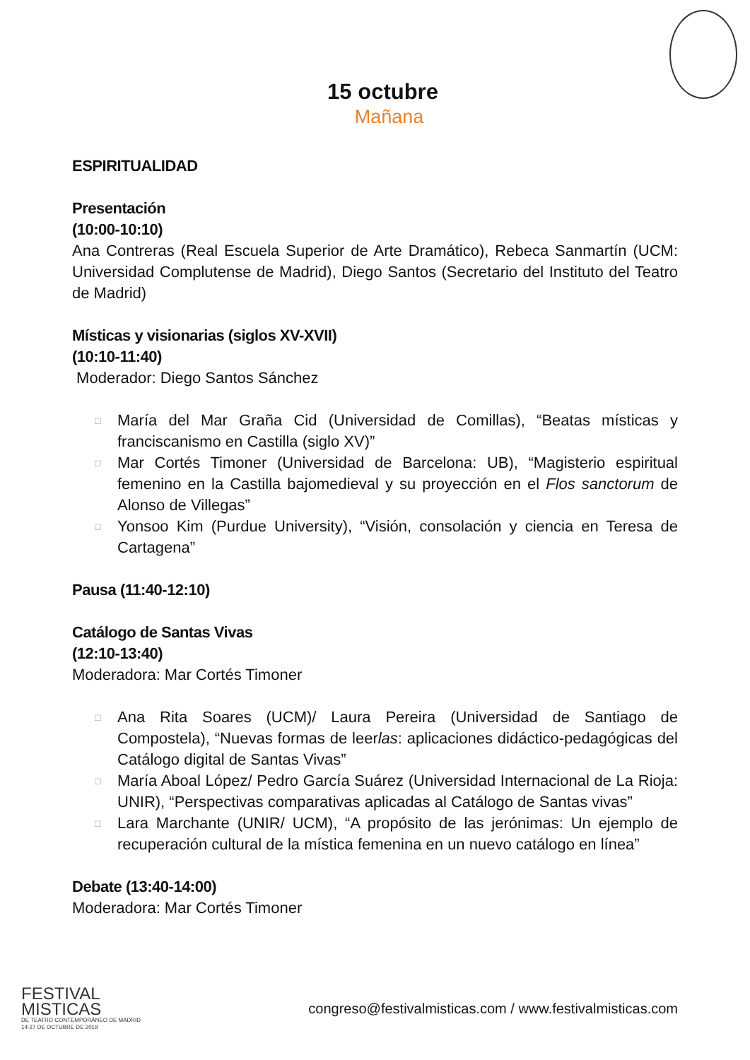15 octubre
Mañana
ESPIRITUALIDAD
Presentación
(10:00-10:10)
Ana Contreras (Real Escuela Superior de Arte Dramático), Rebeca Sanmartín (UCM: Universidad Complutense de Madrid), Diego Santos (Secretario del Instituto del Teatro de Madrid)
Místicas y visionarias (siglos XV-XVII)
(10:10-11:40)
Moderador: Diego Santos Sánchez
□ María del Mar Graña Cid (Universidad de Comillas), “Beatas místicas y franciscanismo en Castilla (siglo XV)”
□ Mar Cortés Timoner (Universidad de Barcelona: UB), “Magisterio espiritual femenino en la Castilla bajomedieval y su proyección en el Flos sanctorum de Alonso de Villegas”
□ Yonsoo Kim (Purdue University), “Visión, consolación y ciencia en Teresa de Cartagena”
Pausa (11:40-12:10)
Catálogo de Santas Vivas
(12:10-13:40)
Moderadora: Mar Cortés Timoner
□ Ana Rita Soares (UCM)/ Laura Pereira (Universidad de Santiago de Compostela), “Nuevas formas de leerlas: aplicaciones didáctico-pedagógicas del Catálogo digital de Santas Vivas”
□ María Aboal López/ Pedro García Suárez (Universidad Internacional de La Rioja: UNIR), “Perspectivas comparativas aplicadas al Catálogo de Santas vivas”
□ Lara Marchante (UNIR/ UCM), “A propósito de las jerónimas: Un ejemplo de recuperación cultural de la mística femenina en un nuevo catálogo en línea”
Debate (13:40-14:00)
Moderadora: Mar Cortés Timoner
FESTIVAL
MISTICAS
DE TEATRO CONTEMPORÁNEO DE MADRID
14-27 DE OCTUBRE DE 2019
congreso@festivalmisticas.com / www.festivalmisticas.com